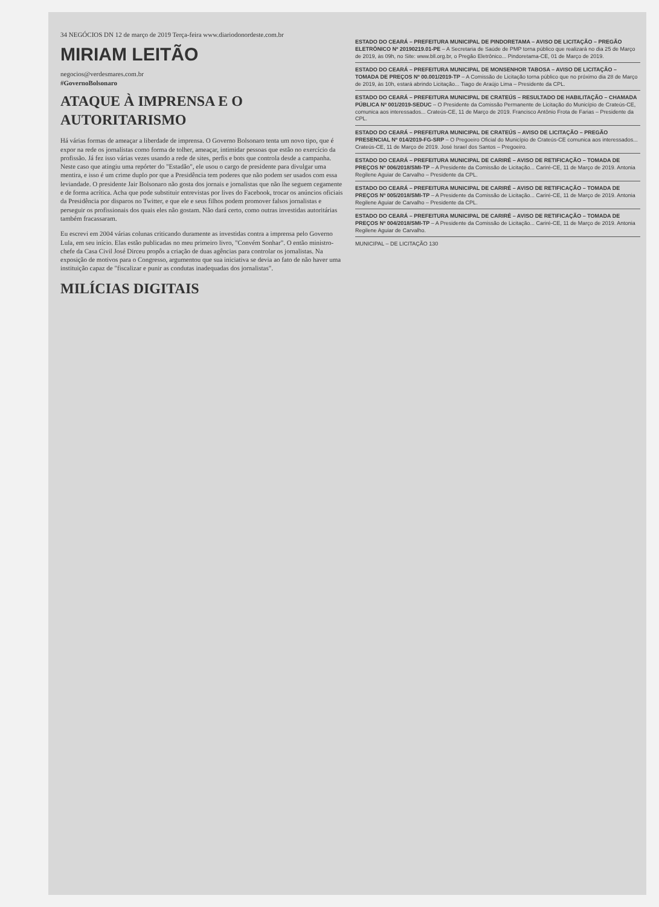34 NEGÓCIOS DN 12 de março de 2019 Terça-feira www.diariodonordeste.com.br
MIRIAM LEITÃO
negocios@verdesmares.com.br
#GovernoBolsonaro
ATAQUE À IMPRENSA E O AUTORITARISMO
Há várias formas de ameaçar a liberdade de imprensa. O Governo Bolsonaro tenta um novo tipo, que é expor na rede os jornalistas como forma de tolher, ameaçar, intimidar pessoas que estão no exercício da profissão. Já fez isso várias vezes usando a rede de sites, perfis e bots que controla desde a campanha. Neste caso que atingiu uma repórter do "Estadão", ele usou o cargo de presidente para divulgar uma mentira, e isso é um crime duplo por que a Presidência tem poderes que não podem ser usados com essa leviandade. O presidente Jair Bolsonaro não gosta dos jornais e jornalistas que não lhe seguem cegamente e de forma acrítica. Acha que pode substituir entrevistas por lives do Facebook, trocar os anúncios oficiais da Presidência por disparos no Twitter, e que ele e seus filhos podem promover falsos jornalistas e perseguir os profissionais dos quais eles não gostam. Não dará certo, como outras investidas autoritárias também fracassaram.
Eu escrevi em 2004 várias colunas criticando duramente as investidas contra a imprensa pelo Governo Lula, em seu início. Elas estão publicadas no meu primeiro livro, "Convém Sonhar". O então ministro-chefe da Casa Civil José Dirceu propôs a criação de duas agências para controlar os jornalistas. Na exposição de motivos para o Congresso, argumentou que sua iniciativa se devia ao fato de não haver uma instituição capaz de "fiscalizar e punir as condutas inadequadas dos jornalistas".
MILÍCIAS DIGITAIS
ESTADO DO CEARÁ – PREFEITURA MUNICIPAL DE PINDORETAMA – AVISO DE LICITAÇÃO – PREGÃO ELETRÔNICO Nº 20190219.01-PE – A Secretaria de Saúde de PMP torna público que realizará no dia 25 de Março de 2019, às 09h, no Site: www.bll.org.br, o Pregão Eletrônico... Pindoretama-CE, 01 de Março de 2019.
ESTADO DO CEARÁ – PREFEITURA MUNICIPAL DE MONSENHOR TABOSA – AVISO DE LICITAÇÃO – TOMADA DE PREÇOS Nº 00.001/2019-TP – A Comissão de Licitação torna público que no próximo dia 28 de Março de 2019, às 10h, estará abrindo Licitação... Tiago de Araújo Lima – Presidente da CPL.
ESTADO DO CEARÁ – PREFEITURA MUNICIPAL DE CRATEÚS – RESULTADO DE HABILITAÇÃO – CHAMADA PÚBLICA Nº 001/2019-SEDUC – O Presidente da Comissão Permanente de Licitação do Município de Crateús-CE, comunica aos interessados... Crateús-CE, 11 de Março de 2019. Francisco Antônio Frota de Farias – Presidente da CPL.
ESTADO DO CEARÁ – PREFEITURA MUNICIPAL DE CRATEÚS – AVISO DE LICITAÇÃO – PREGÃO PRESENCIAL Nº 014/2019-FG-SRP – O Pregoeiro Oficial do Município de Crateús-CE comunica aos interessados... Crateús-CE, 11 de Março de 2019. José Israel dos Santos – Pregoeiro.
ESTADO DO CEARÁ – PREFEITURA MUNICIPAL DE CARIRÉ – AVISO DE RETIFICAÇÃO – TOMADA DE PREÇOS Nº 006/2018/SMI-TP – A Presidente da Comissão de Licitação... Cariré-CE, 11 de Março de 2019. Antonia Regilene Aguiar de Carvalho – Presidente da CPL.
ESTADO DO CEARÁ – PREFEITURA MUNICIPAL DE CARIRÉ – AVISO DE RETIFICAÇÃO – TOMADA DE PREÇOS Nº 005/2018/SMI-TP – A Presidente da Comissão de Licitação... Cariré-CE, 11 de Março de 2019. Antonia Regilene Aguiar de Carvalho – Presidente da CPL.
ESTADO DO CEARÁ – PREFEITURA MUNICIPAL DE CARIRÉ – AVISO DE RETIFICAÇÃO – TOMADA DE PREÇOS Nº 004/2018/SMI-TP – A Presidente da Comissão de Licitação... Cariré-CE, 11 de Março de 2019. Antonia Regilene Aguiar de Carvalho.
MUNICIPAL – DE LICITAÇÃO 130